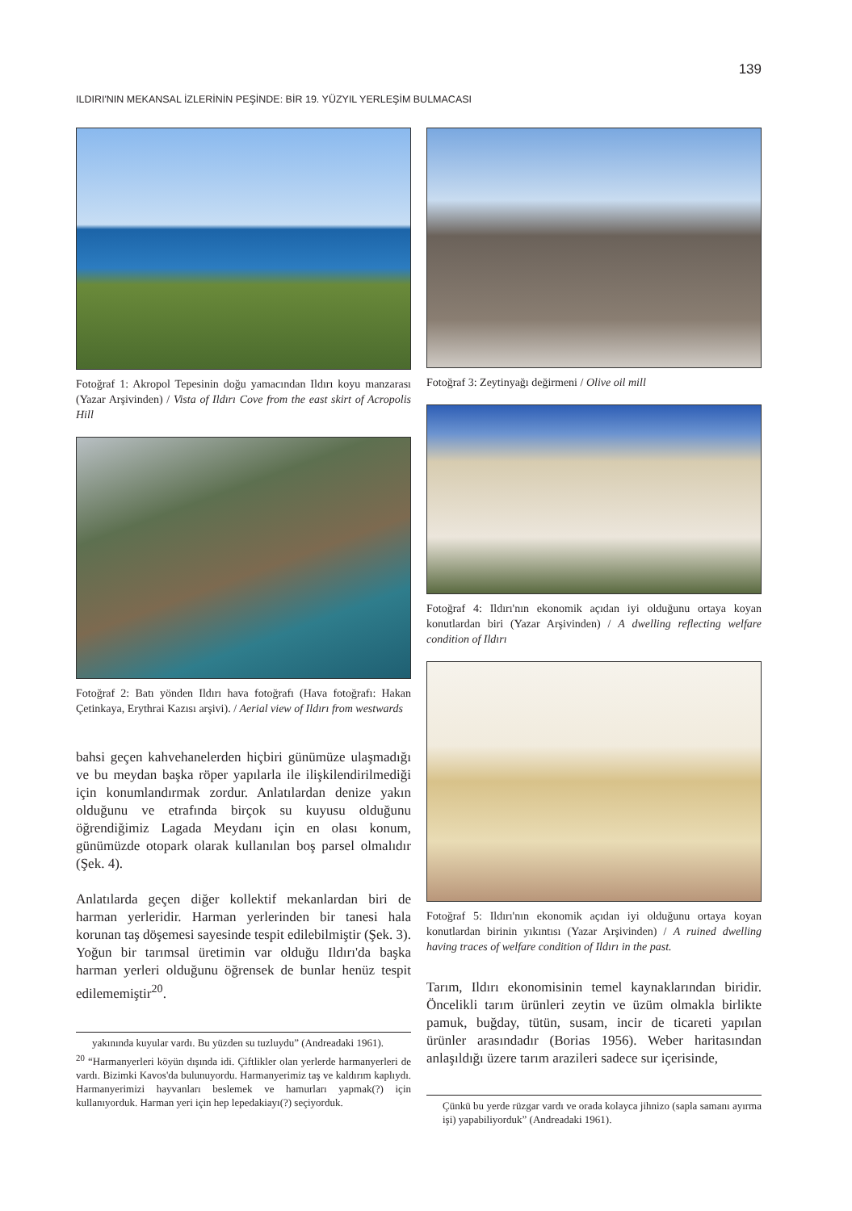139
ILDIRI'NIN MEKANSAL İZLERİNİN PEŞİNDE: BİR 19. YÜZYIL YERLEŞİM BULMACASI
Fotoğraf 1: Akropol Tepesinin doğu yamacından Ildırı koyu manzarası (Yazar Arşivinden) / Vista of Ildırı Cove from the east skirt of Acropolis Hill
Fotoğraf 2: Batı yönden Ildırı hava fotoğrafı (Hava fotoğrafı: Hakan Çetinkaya, Erythrai Kazısı arşivi). / Aerial view of Ildırı from westwards
bahsi geçen kahvehanelerden hiçbiri günümüze ulaşmadığı ve bu meydan başka röper yapılarla ile ilişkilendirilmediği için konumlandırmak zordur. Anlatılardan denize yakın olduğunu ve etrafında birçok su kuyusu olduğunu öğrendiğimiz Lagada Meydanı için en olası konum, günümüzde otopark olarak kullanılan boş parsel olmalıdır (Şek. 4).
Anlatılarda geçen diğer kollektif mekanlardan biri de harman yerleridir. Harman yerlerinden bir tanesi hala korunan taş döşemesi sayesinde tespit edilebilmiştir (Şek. 3). Yoğun bir tarımsal üretimin var olduğu Ildırı'da başka harman yerleri olduğunu öğrensek de bunlar henüz tespit edilememiştir<sup>20</sup>.
yakınında kuyular vardı. Bu yüzden su tuzluydu” (Andreadaki 1961).
<sup>20</sup> “Harmanyerleri köyün dışında idi. Çiftlikler olan yerlerde harmanyerleri de vardı. Bizimki Kavos'da bulunuyordu. Harmanyerimiz taş ve kaldırım kaplıydı. Harmanyerimizi hayvanları beslemek ve hamurları yapmak(?) için kullanıyorduk. Harman yeri için hep lepedakiayı(?) seçiyorduk.
Fotoğraf 3: Zeytinyağı değirmeni / Olive oil mill
Fotoğraf 4: Ildırı'nın ekonomik açıdan iyi olduğunu ortaya koyan konutlardan biri (Yazar Arşivinden) / A dwelling reflecting welfare condition of Ildırı
Fotoğraf 5: Ildırı'nın ekonomik açıdan iyi olduğunu ortaya koyan konutlardan birinin yıkıntısı (Yazar Arşivinden) / A ruined dwelling having traces of welfare condition of Ildırı in the past.
Tarım, Ildırı ekonomisinin temel kaynaklarından biridir. Öncelikli tarım ürünleri zeytin ve üzüm olmakla birlikte pamuk, buğday, tütün, susam, incir de ticareti yapılan ürünler arasındadır (Borias 1956). Weber haritasından anlaşıldığı üzere tarım arazileri sadece sur içerisinde,
Çünkü bu yerde rüzgar vardı ve orada kolayca jihnizo (sapla samanı ayırma işi) yapabiliyorduk” (Andreadaki 1961).